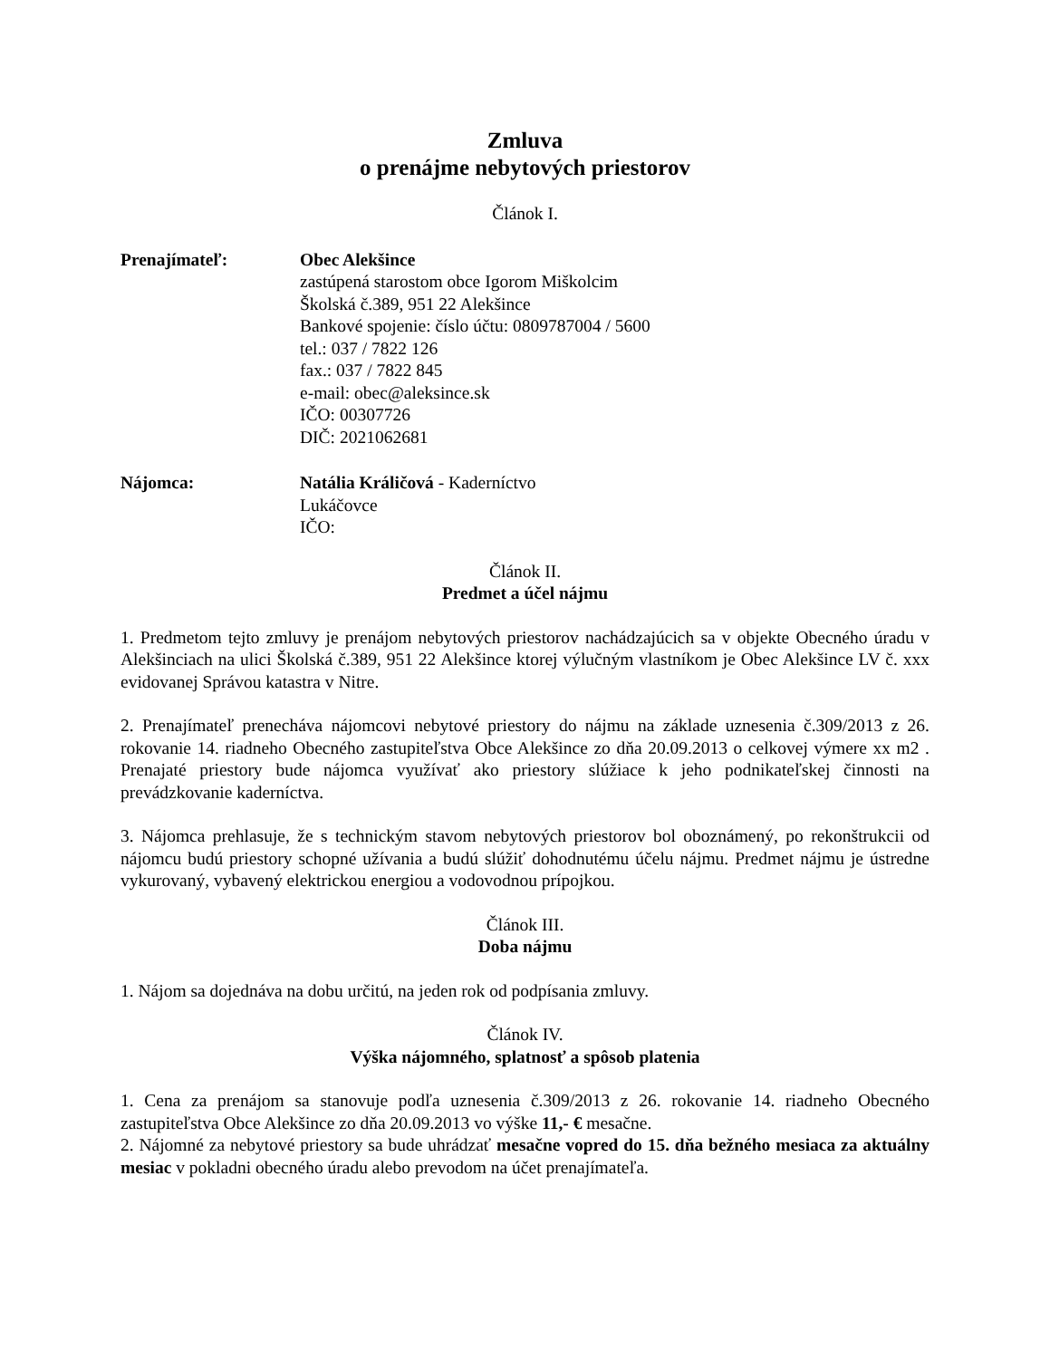Zmluva
o prenájme nebytových priestorov
Článok I.
Prenajímateľ: Obec Alekšince
zastúpená starostom obce Igorom Miškolcim
Školská č.389, 951 22 Alekšince
Bankové spojenie: číslo účtu: 0809787004 / 5600
tel.: 037 / 7822 126
fax.: 037 / 7822 845
e-mail: obec@aleksince.sk
IČO: 00307726
DIČ: 2021062681
Nájomca: Natália Králičová - Kaderníctvo
Lukáčovce
IČO:
Článok II.
Predmet a účel nájmu
1. Predmetom tejto zmluvy je prenájom nebytových priestorov nachádzajúcich sa v objekte Obecného úradu v Alekšinciach na ulici Školská č.389, 951 22 Alekšince ktorej výlučným vlastníkom je Obec Alekšince LV č. xxx evidovanej Správou katastra v Nitre.
2. Prenajímateľ prenecháva nájomcovi nebytové priestory do nájmu na základe uznesenia č.309/2013 z 26. rokovanie 14. riadneho Obecného zastupiteľstva Obce Alekšince zo dňa 20.09.2013 o celkovej výmere xx m2 . Prenajaté priestory bude nájomca využívať ako priestory slúžiace k jeho podnikateľskej činnosti na prevádzkovanie kaderníctva.
3. Nájomca prehlasuje, že s technickým stavom nebytových priestorov bol oboznámený, po rekonštrukcii od nájomcu budú priestory schopné užívania a budú slúžiť dohodnutému účelu nájmu. Predmet nájmu je ústredne vykurovaný, vybavený elektrickou energiou a vodovodnou prípojkou.
Článok III.
Doba nájmu
1. Nájom sa dojednáva na dobu určitú, na jeden rok od podpísania zmluvy.
Článok IV.
Výška nájomného, splatnosť a spôsob platenia
1. Cena za prenájom sa stanovuje podľa uznesenia č.309/2013 z 26. rokovanie 14. riadneho Obecného zastupiteľstva Obce Alekšince zo dňa 20.09.2013 vo výške 11,- € mesačne.
2. Nájomné za nebytové priestory sa bude uhrádzať mesačne vopred do 15. dňa bežného mesiaca za aktuálny mesiac v pokladni obecného úradu alebo prevodom na účet prenajímateľa.